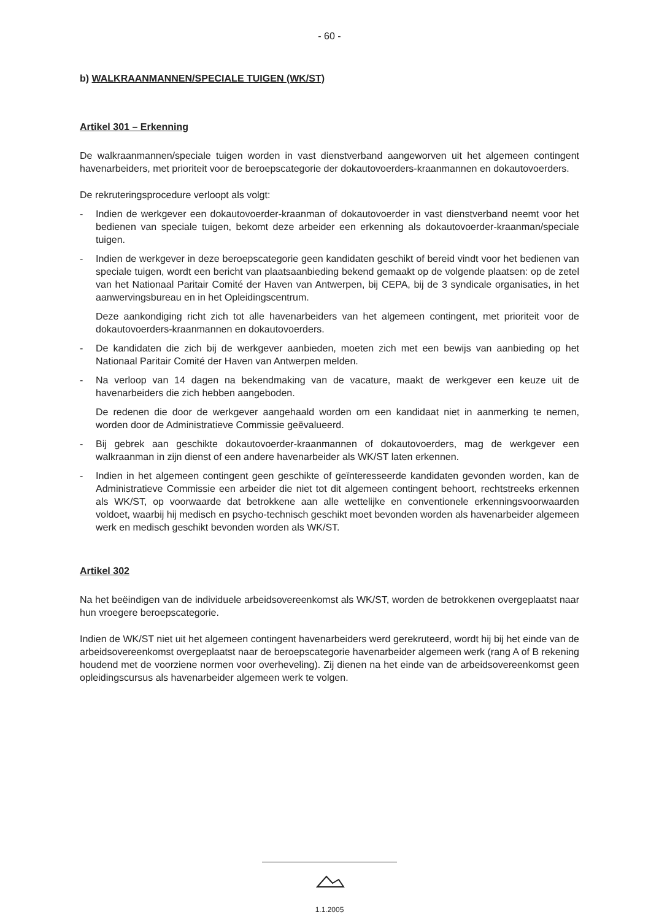- 60 -
b) WALKRAANMANNEN/SPECIALE TUIGEN (WK/ST)
Artikel 301 – Erkenning
De walkraanmannen/speciale tuigen worden in vast dienstverband aangeworven uit het algemeen contingent havenarbeiders, met prioriteit voor de beroepscategorie der dokautovoerders-kraanmannen en dokautovoerders.
De rekruteringsprocedure verloopt als volgt:
- Indien de werkgever een dokautovoerder-kraanman of dokautovoerder in vast dienstverband neemt voor het bedienen van speciale tuigen, bekomt deze arbeider een erkenning als dokautovoerder-kraanman/speciale tuigen.
- Indien de werkgever in deze beroepscategorie geen kandidaten geschikt of bereid vindt voor het bedienen van speciale tuigen, wordt een bericht van plaatsaanbieding bekend gemaakt op de volgende plaatsen: op de zetel van het Nationaal Paritair Comité der Haven van Antwerpen, bij CEPA, bij de 3 syndicale organisaties, in het aanwervingsbureau en in het Opleidingscentrum.
Deze aankondiging richt zich tot alle havenarbeiders van het algemeen contingent, met prioriteit voor de dokautovoerders-kraanmannen en dokautovoerders.
- De kandidaten die zich bij de werkgever aanbieden, moeten zich met een bewijs van aanbieding op het Nationaal Paritair Comité der Haven van Antwerpen melden.
- Na verloop van 14 dagen na bekendmaking van de vacature, maakt de werkgever een keuze uit de havenarbeiders die zich hebben aangeboden.
De redenen die door de werkgever aangehaald worden om een kandidaat niet in aanmerking te nemen, worden door de Administratieve Commissie geëvalueerd.
- Bij gebrek aan geschikte dokautovoerder-kraanmannen of dokautovoerders, mag de werkgever een walkraanman in zijn dienst of een andere havenarbeider als WK/ST laten erkennen.
- Indien in het algemeen contingent geen geschikte of geïnteresseerde kandidaten gevonden worden, kan de Administratieve Commissie een arbeider die niet tot dit algemeen contingent behoort, rechtstreeks erkennen als WK/ST, op voorwaarde dat betrokkene aan alle wettelijke en conventionele erkenningsvoorwaarden voldoet, waarbij hij medisch en psycho-technisch geschikt moet bevonden worden als havenarbeider algemeen werk en medisch geschikt bevonden worden als WK/ST.
Artikel 302
Na het beëindigen van de individuele arbeidsovereenkomst als WK/ST, worden de betrokkenen overgeplaatst naar hun vroegere beroepscategorie.
Indien de WK/ST niet uit het algemeen contingent havenarbeiders werd gerekruteerd, wordt hij bij het einde van de arbeidsovereenkomst overgeplaatst naar de beroepscategorie havenarbeider algemeen werk (rang A of B rekening houdend met de voorziene normen voor overheveling). Zij dienen na het einde van de arbeidsovereenkomst geen opleidingscursus als havenarbeider algemeen werk te volgen.
1.1.2005